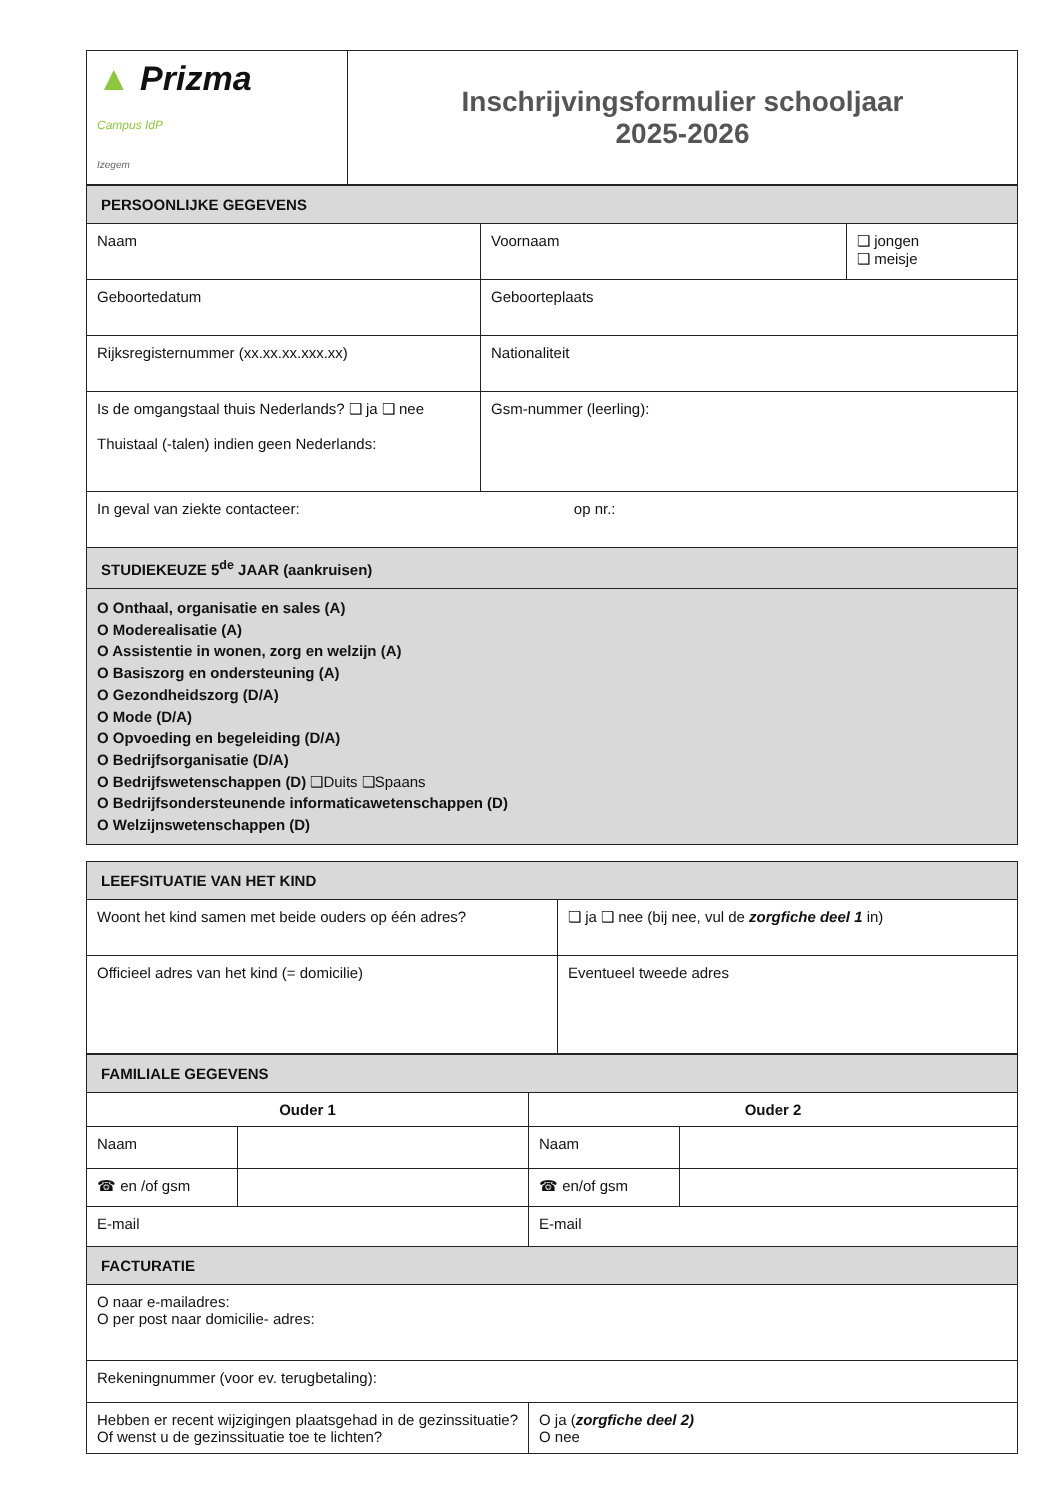| ▲ Prizma Campus IdP Izegem | Inschrijvingsformulier schooljaar 2025-2026 |
| PERSOONLIJKE GEGEVENS | | |
| Naam | Voornaam | ❑ jongen ❑ meisje |
| Geboortedatum | Geboorteplaats | |
| Rijksregisternummer (xx.xx.xx.xxx.xx) | Nationaliteit | |
| Is de omgangstaal thuis Nederlands? ❑ ja ❑ nee Thuistaal (-talen) indien geen Nederlands: | Gsm-nummer (leerling): | |
| In geval van ziekte contacteer: op nr.: | | |
| STUDIEKEUZE 5<sup>de</sup> JAAR (aankruisen) | | |
| O Onthaal, organisatie en sales (A) O Moderealisatie (A) O Assistentie in wonen, zorg en welzijn (A) O Basiszorg en ondersteuning (A) O Gezondheidszorg (D/A) O Mode (D/A) O Opvoeding en begeleiding (D/A) O Bedrijfsorganisatie (D/A) O Bedrijfswetenschappen (D) ❑Duits ❑Spaans O Bedrijfsondersteunende informaticawetenschappen (D) O Welzijnswetenschappen (D) | | |
| LEEFSITUATIE VAN HET KIND | |
| Woont het kind samen met beide ouders op één adres? | ❑ ja ❑ nee (bij nee, vul de zorgfiche deel 1 in) |
| Officieel adres van het kind (= domicilie) | Eventueel tweede adres |
| FAMILIALE GEGEVENS | | | |
| Ouder 1 | | Ouder 2 | |
| Naam | | Naam | |
| ☎ en /of gsm | | ☎ en/of gsm | |
| E-mail | | E-mail | |
| FACTURATIE | | | |
| O naar e-mailadres: O per post naar domicilie- adres: | | | |
| Rekeningnummer (voor ev. terugbetaling): | | | |
| Hebben er recent wijzigingen plaatsgehad in de gezinssituatie? Of wenst u de gezinssituatie toe te lichten? | | O ja ( zorgfiche deel 2) O nee | |